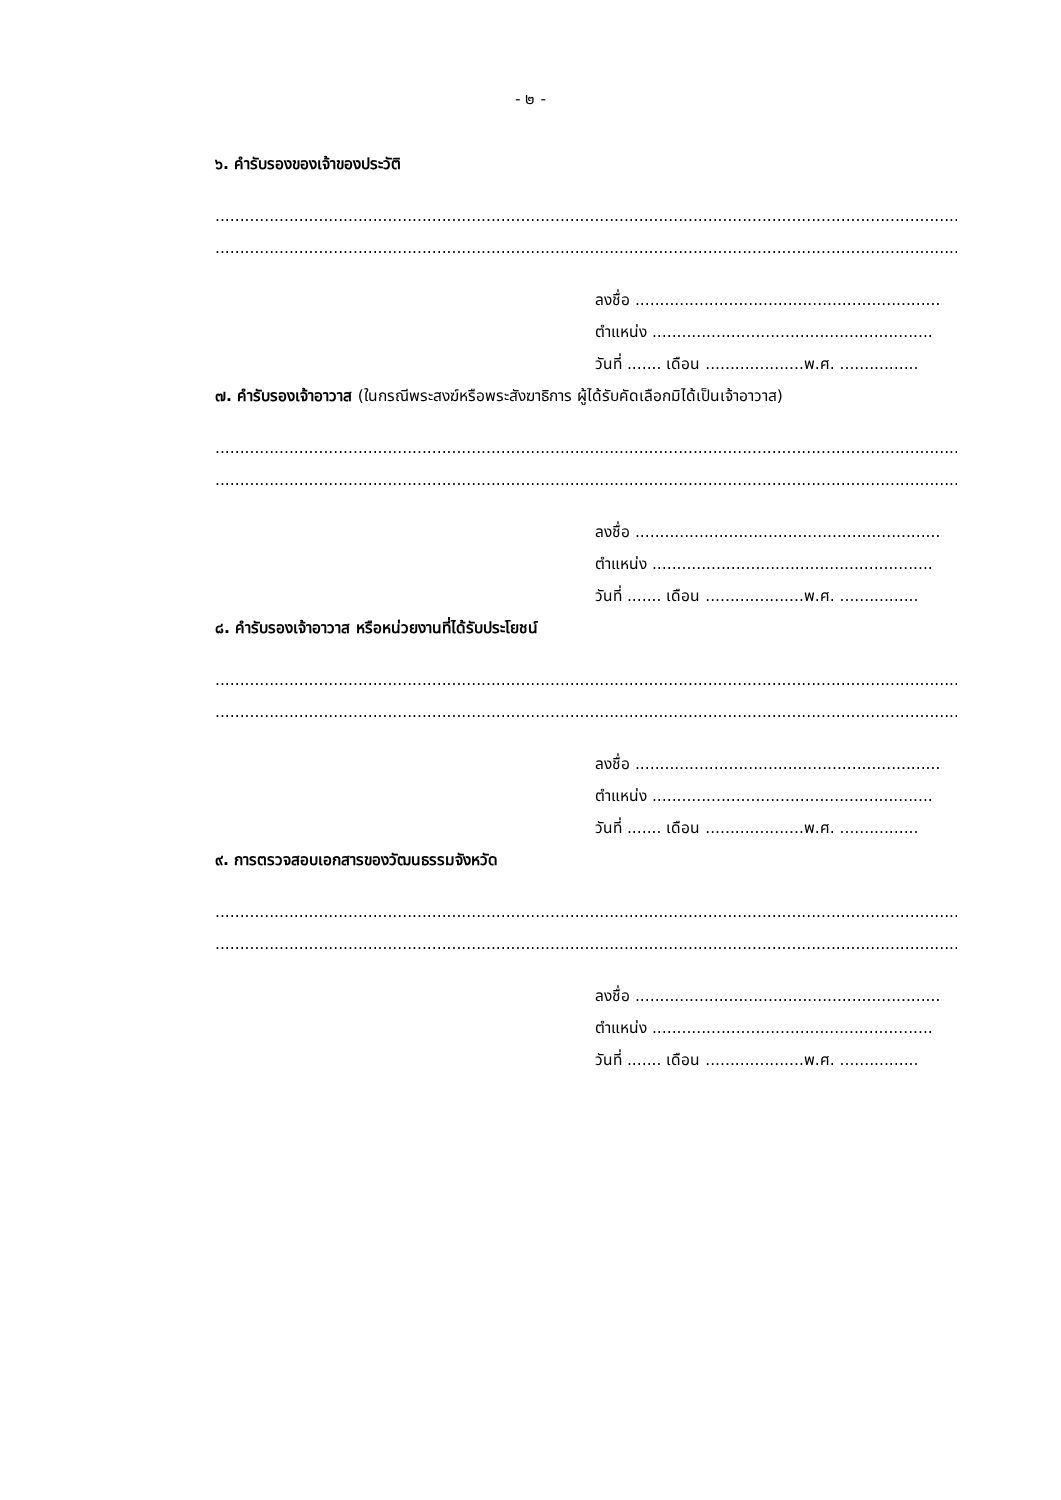- ๒ -
๖. คำรับรองของเจ้าของประวัติ
....................................................................................................................................................................
....................................................................................................................................................................
ลงชื่อ ..............................................................
ตำแหน่ง .........................................................
วันที่ ....... เดือน ....................พ.ศ. ................
๗. คำรับรองเจ้าอาวาส (ในกรณีพระสงฆ์หรือพระสังฆาธิการ ผู้ได้รับคัดเลือกมิได้เป็นเจ้าอาวาส)
....................................................................................................................................................................
....................................................................................................................................................................
ลงชื่อ ..............................................................
ตำแหน่ง .........................................................
วันที่ ....... เดือน ....................พ.ศ. ................
๘. คำรับรองเจ้าอาวาส หรือหน่วยงานที่ได้รับประโยชน์
....................................................................................................................................................................
....................................................................................................................................................................
ลงชื่อ ..............................................................
ตำแหน่ง .........................................................
วันที่ ....... เดือน ....................พ.ศ. ................
๙. การตรวจสอบเอกสารของวัฒนธรรมจังหวัด
....................................................................................................................................................................
....................................................................................................................................................................
ลงชื่อ ..............................................................
ตำแหน่ง .........................................................
วันที่ ....... เดือน ....................พ.ศ. ................